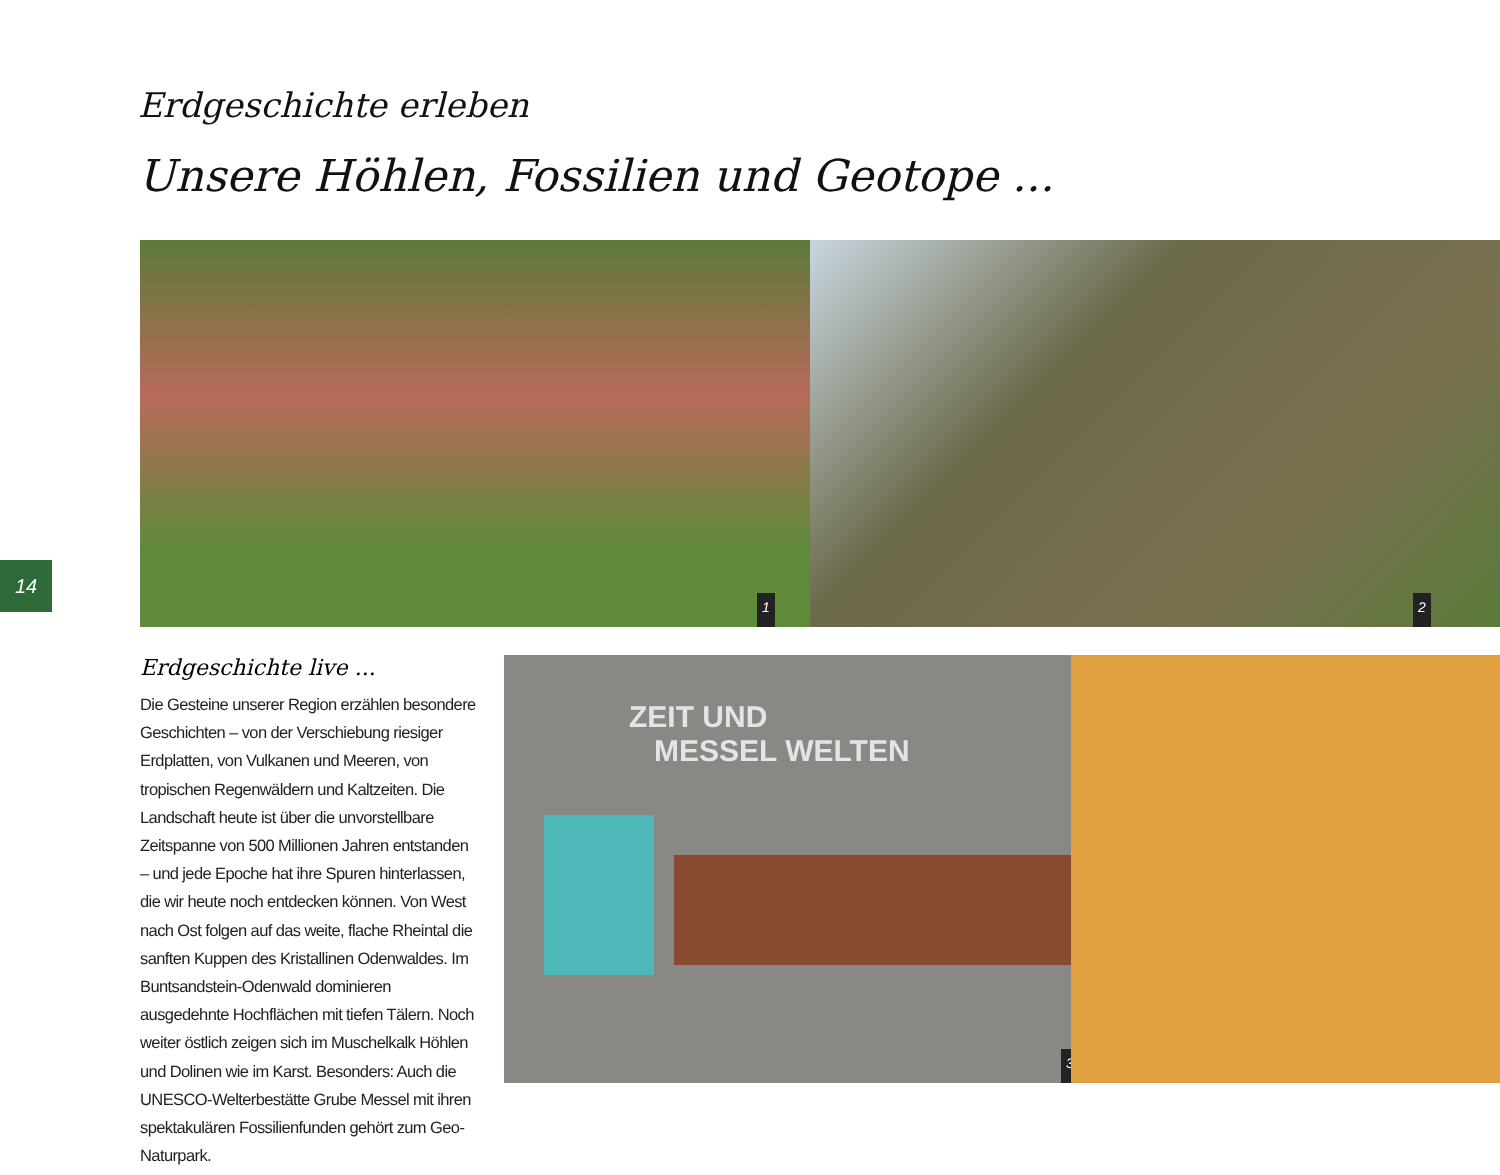Erdgeschichte erleben
Unsere Höhlen, Fossilien und Geotope ...
1 2
14
Erdgeschichte live ...
Die Gesteine unserer Region erzählen besondere Geschichten – von der Verschiebung riesiger Erdplatten, von Vulkanen und Meeren, von tropischen Regenwäldern und Kaltzeiten. Die Landschaft heute ist über die unvorstellbare Zeitspanne von 500 Millionen Jahren entstanden – und jede Epoche hat ihre Spuren hinterlassen, die wir heute noch entdecken können. Von West nach Ost folgen auf das weite, flache Rheintal die sanften Kuppen des Kristallinen Odenwaldes. Im Buntsandstein-Odenwald dominieren ausgedehnte Hochflächen mit tiefen Tälern. Noch weiter östlich zeigen sich im Muschelkalk Höhlen und Dolinen wie im Karst. Besonders: Auch die UNESCO-Welterbestätte Grube Messel mit ihren spektakulären Fossilienfunden gehört zum Geo-Naturpark.
ZEIT UND
MESSEL WELTEN
3